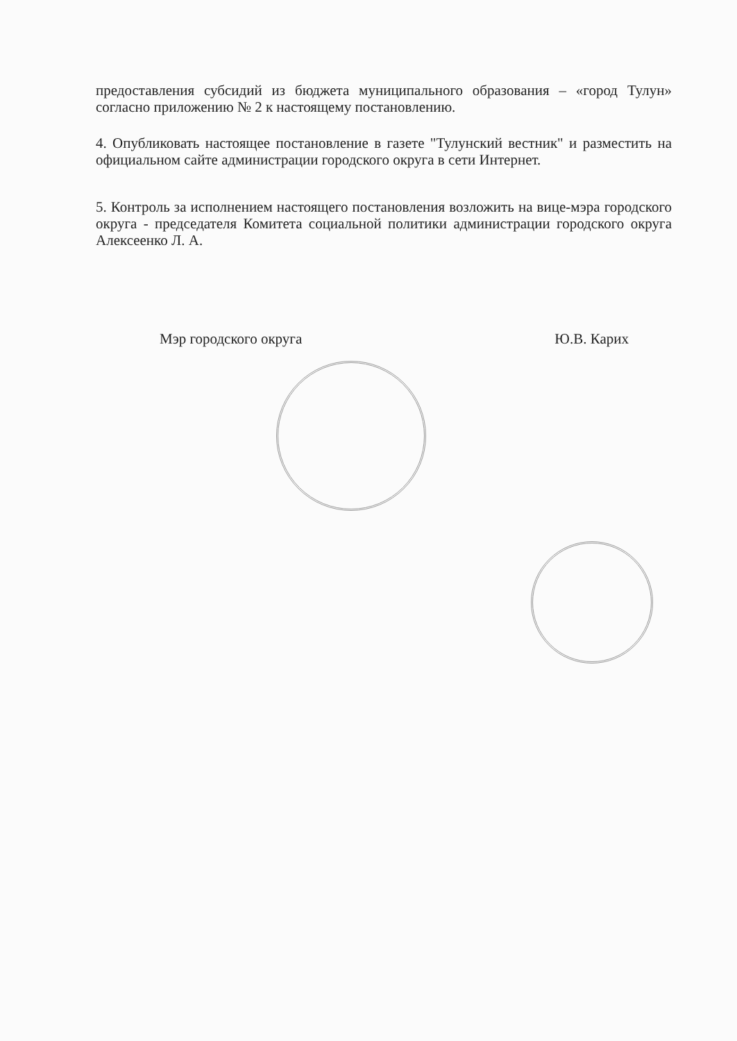предоставления субсидий из бюджета муниципального образования – «город Тулун» согласно приложению № 2 к настоящему постановлению.
4. Опубликовать настоящее постановление в газете "Тулунский вестник" и разместить на официальном сайте администрации городского округа в сети Интернет.
5. Контроль за исполнением настоящего постановления возложить на вице-мэра городского округа - председателя Комитета социальной политики администрации городского округа Алексеенко Л. А.
Мэр городского округа Ю.В. Карих